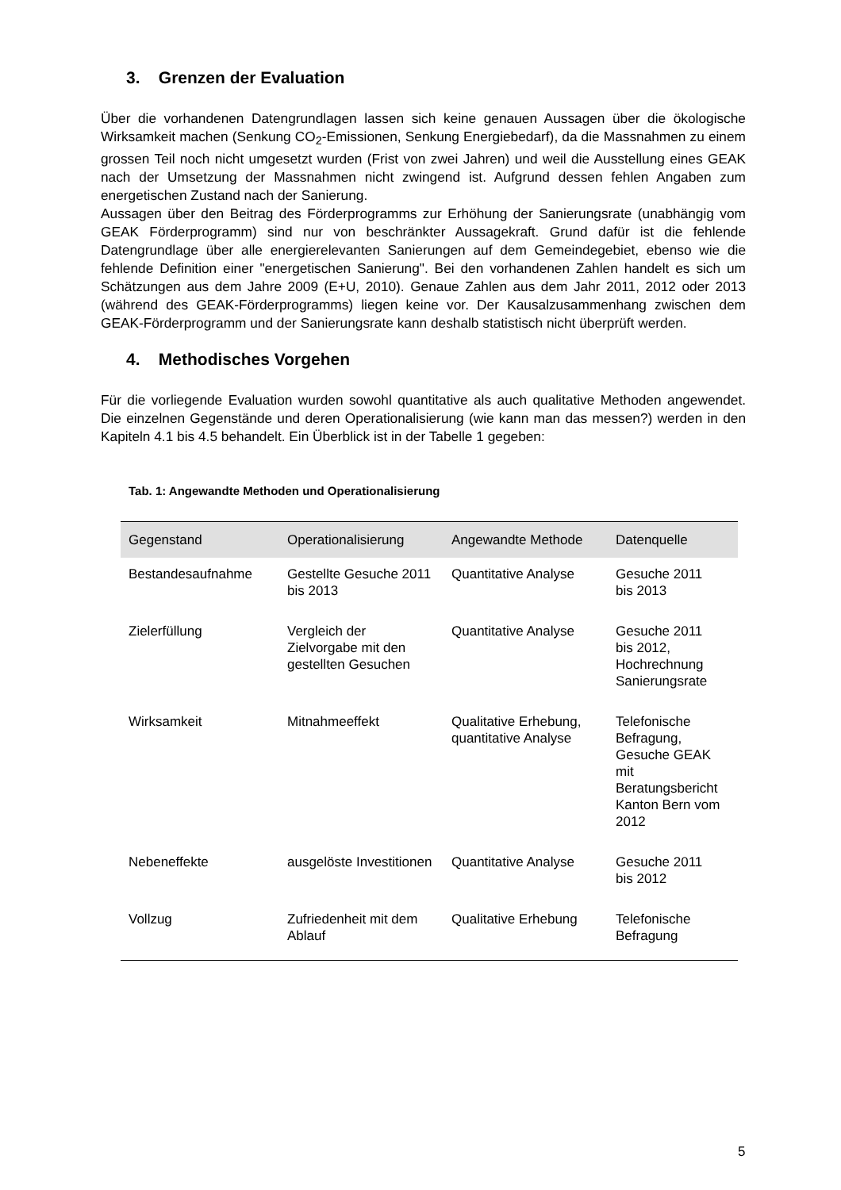3. Grenzen der Evaluation
Über die vorhandenen Datengrundlagen lassen sich keine genauen Aussagen über die ökologische Wirksamkeit machen (Senkung CO<sub>2</sub>-Emissionen, Senkung Energiebedarf), da die Massnahmen zu einem grossen Teil noch nicht umgesetzt wurden (Frist von zwei Jahren) und weil die Ausstellung eines GEAK nach der Umsetzung der Massnahmen nicht zwingend ist. Aufgrund dessen fehlen Angaben zum energetischen Zustand nach der Sanierung.
Aussagen über den Beitrag des Förderprogramms zur Erhöhung der Sanierungsrate (unabhängig vom GEAK Förderprogramm) sind nur von beschränkter Aussagekraft. Grund dafür ist die fehlende Datengrundlage über alle energierelevanten Sanierungen auf dem Gemeindegebiet, ebenso wie die fehlende Definition einer "energetischen Sanierung". Bei den vorhandenen Zahlen handelt es sich um Schätzungen aus dem Jahre 2009 (E+U, 2010). Genaue Zahlen aus dem Jahr 2011, 2012 oder 2013 (während des GEAK-Förderprogramms) liegen keine vor. Der Kausalzusammenhang zwischen dem GEAK-Förderprogramm und der Sanierungsrate kann deshalb statistisch nicht überprüft werden.
4. Methodisches Vorgehen
Für die vorliegende Evaluation wurden sowohl quantitative als auch qualitative Methoden angewendet. Die einzelnen Gegenstände und deren Operationalisierung (wie kann man das messen?) werden in den Kapiteln 4.1 bis 4.5 behandelt. Ein Überblick ist in der Tabelle 1 gegeben:
Tab. 1: Angewandte Methoden und Operationalisierung
| Gegenstand | Operationalisierung | Angewandte Methode | Datenquelle |
| --- | --- | --- | --- |
| Bestandesaufnahme | Gestellte Gesuche 2011 bis 2013 | Quantitative Analyse | Gesuche 2011 bis 2013 |
| Zielerfüllung | Vergleich der Zielvorgabe mit den gestellten Gesuchen | Quantitative Analyse | Gesuche 2011 bis 2012, Hochrechnung Sanierungsrate |
| Wirksamkeit | Mitnahmeeffekt | Qualitative Erhebung, quantitative Analyse | Telefonische Befragung, Gesuche GEAK mit Beratungsbericht Kanton Bern vom 2012 |
| Nebeneffekte | ausgelöste Investitionen | Quantitative Analyse | Gesuche 2011 bis 2012 |
| Vollzug | Zufriedenheit mit dem Ablauf | Qualitative Erhebung | Telefonische Befragung |
5